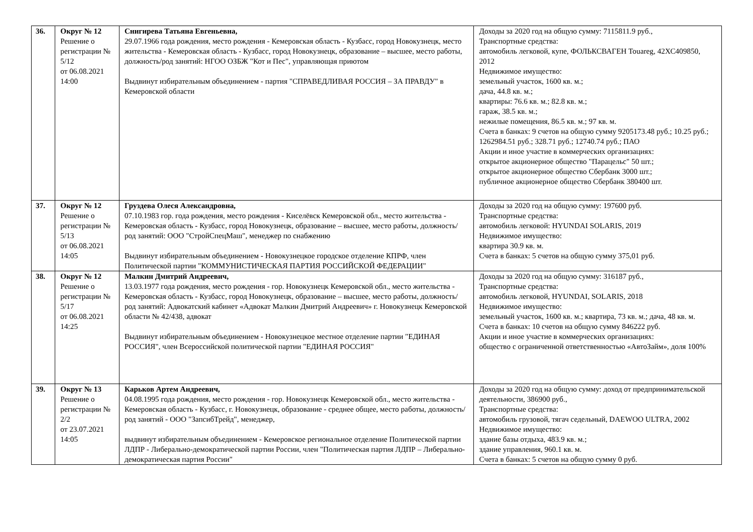| 36. | Округ № 12 Решение о регистрации № 5/12 от 06.08.2021 14:00 | Снигирева Татьяна Евгеньевна, 29.07.1966 года рождения, место рождения - Кемеровская область - Кузбасс, город Новокузнецк, место жительства - Кемеровская область - Кузбасс, город Новокузнецк, образование – высшее, место работы, должность/род занятий: НГОО ОЗБЖ "Кот и Пес", управляющая приютом Выдвинут избирательным объединением - партия "СПРАВЕДЛИВАЯ РОССИЯ – ЗА ПРАВДУ" в Кемеровской области | Доходы за 2020 год на общую сумму: 7115811.9 руб., Транспортные средства: автомобиль легковой, купе, ФОЛЬКСВАГЕН Touareg, 42ХС409850, 2012 Недвижимое имущество: земельный участок, 1600 кв. м.; дача, 44.8 кв. м.; квартиры: 76.6 кв. м.; 82.8 кв. м.; гараж, 38.5 кв. м.; нежилые помещения, 86.5 кв. м.; 97 кв. м. Счета в банках: 9 счетов на общую сумму 9205173.48 руб.; 10.25 руб.; 1262984.51 руб.; 328.71 руб.; 12740.74 руб.; ПАО Акции и иное участие в коммерческих организациях: открытое акционерное общество "Парацельс" 50 шт.; открытое акционерное общество Сбербанк 3000 шт.; публичное акционерное общество Сбербанк 380400 шт. |
| 37. | Округ № 12 Решение о регистрации № 5/13 от 06.08.2021 14:05 | Груздева Олеся Александровна, 07.10.1983 гор. года рождения, место рождения - Киселёвск Кемеровской обл., место жительства - Кемеровская область - Кузбасс, город Новокузнецк, образование – высшее, место работы, должность/род занятий: ООО "СтройСпецМаш", менеджер по снабжению Выдвинут избирательным объединением - Новокузнецкое городское отделение КПРФ, член Политической партии "КОММУНИСТИЧЕСКАЯ ПАРТИЯ РОССИЙСКОЙ ФЕДЕРАЦИИ" | Доходы за 2020 год на общую сумму: 197600 руб. Транспортные средства: автомобиль легковой: HYUNDAI SOLARIS, 2019 Недвижимое имущество: квартира 30.9 кв. м. Счета в банках: 5 счетов на общую сумму 375,01 руб. |
| 38. | Округ № 12 Решение о регистрации № 5/17 от 06.08.2021 14:25 | Малкин Дмитрий Андреевич, 13.03.1977 года рождения, место рождения - гор. Новокузнецк Кемеровской обл., место жительства - Кемеровская область - Кузбасс, город Новокузнецк, образование – высшее, место работы, должность/род занятий: Адвокатский кабинет «Адвокат Малкин Дмитрий Андреевич» г. Новокузнецк Кемеровской области № 42/438, адвокат Выдвинут избирательным объединением - Новокузнецкое местное отделение партии "ЕДИНАЯ РОССИЯ", член Всероссийской политической партии "ЕДИНАЯ РОССИЯ" | Доходы за 2020 год на общую сумму: 316187 руб., Транспортные средства: автомобиль легковой, HYUNDAI, SOLARIS, 2018 Недвижимое имущество: земельный участок, 1600 кв. м.; квартира, 73 кв. м.; дача, 48 кв. м. Счета в банках: 10 счетов на общую сумму 846222 руб. Акции и иное участие в коммерческих организациях: общество с ограниченной ответственностью «АвтоЗайм», доля 100% |
| 39. | Округ № 13 Решение о регистрации № 2/2 от 23.07.2021 14:05 | Карьков Артем Андреевич, 04.08.1995 года рождения, место рождения - гор. Новокузнецк Кемеровской обл., место жительства - Кемеровская область - Кузбасс, г. Новокузнецк, образование - среднее общее, место работы, должность/род занятий - ООО "ЗапсибТрейд", менеджер, выдвинут избирательным объединением - Кемеровское региональное отделение Политической партии ЛДПР - Либерально-демократической партии России, член "Политическая партия ЛДПР – Либерально-демократическая партия России" | Доходы за 2020 год на общую сумму: доход от предпринимательской деятельности, 386900 руб., Транспортные средства: автомобиль грузовой, тягач седельный, DAEWOO ULTRA, 2002 Недвижимое имущество: здание базы отдыха, 483.9 кв. м.; здание управления, 960.1 кв. м. Счета в банках: 5 счетов на общую сумму 0 руб. |